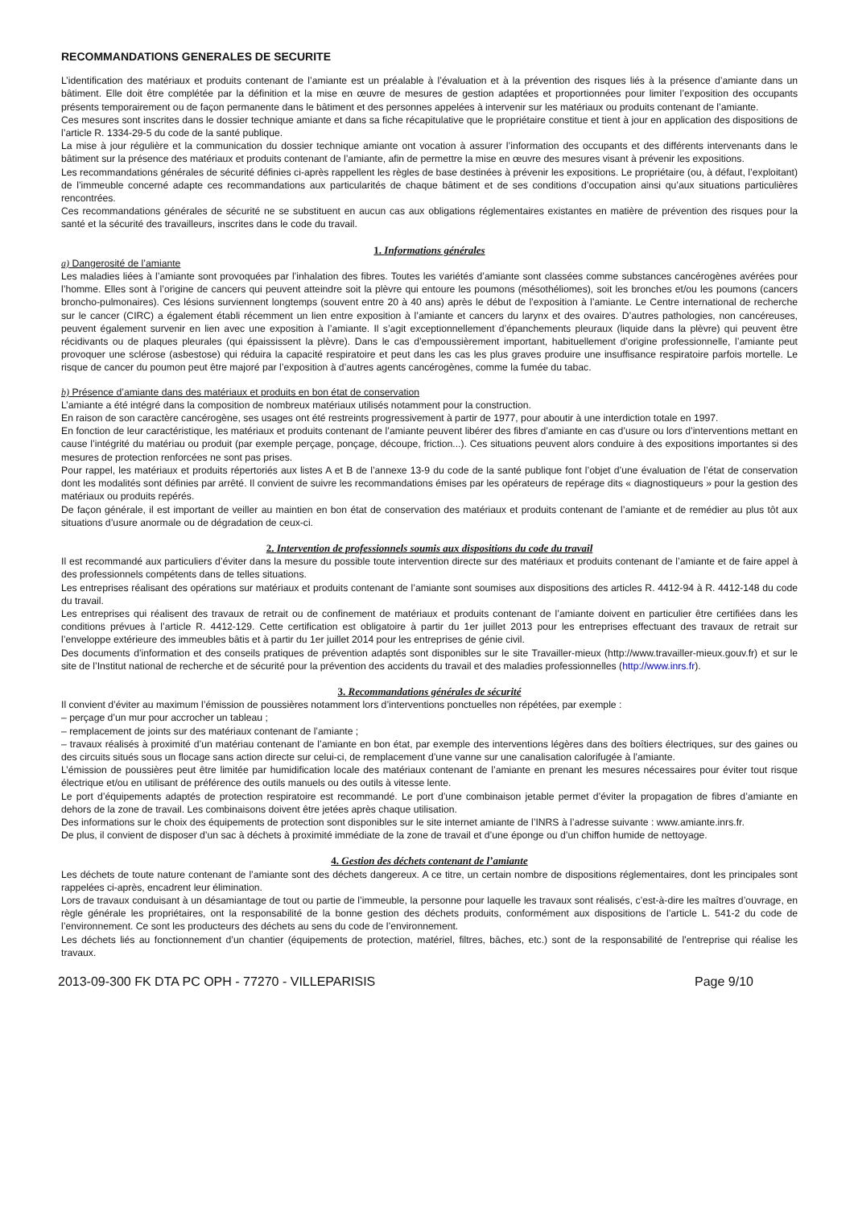RECOMMANDATIONS GENERALES DE SECURITE
L’identification des matériaux et produits contenant de l’amiante est un préalable à l’évaluation et à la prévention des risques liés à la présence d’amiante dans un bâtiment. Elle doit être complétée par la définition et la mise en œuvre de mesures de gestion adaptées et proportionnées pour limiter l’exposition des occupants présents temporairement ou de façon permanente dans le bâtiment et des personnes appelées à intervenir sur les matériaux ou produits contenant de l’amiante.
Ces mesures sont inscrites dans le dossier technique amiante et dans sa fiche récapitulative que le propriétaire constitue et tient à jour en application des dispositions de l’article R. 1334-29-5 du code de la santé publique.
La mise à jour régulière et la communication du dossier technique amiante ont vocation à assurer l’information des occupants et des différents intervenants dans le bâtiment sur la présence des matériaux et produits contenant de l’amiante, afin de permettre la mise en œuvre des mesures visant à prévenir les expositions.
Les recommandations générales de sécurité définies ci-après rappellent les règles de base destinées à prévenir les expositions. Le propriétaire (ou, à défaut, l’exploitant) de l’immeuble concerné adapte ces recommandations aux particularités de chaque bâtiment et de ses conditions d’occupation ainsi qu’aux situations particulières rencontrées.
Ces recommandations générales de sécurité ne se substituent en aucun cas aux obligations réglementaires existantes en matière de prévention des risques pour la santé et la sécurité des travailleurs, inscrites dans le code du travail.
1. Informations générales
a) Dangerosité de l’amiante
Les maladies liées à l’amiante sont provoquées par l’inhalation des fibres. Toutes les variétés d’amiante sont classées comme substances cancérogènes avérées pour l’homme. Elles sont à l’origine de cancers qui peuvent atteindre soit la plèvre qui entoure les poumons (mésothéliomes), soit les bronches et/ou les poumons (cancers broncho-pulmonaires). Ces lésions surviennent longtemps (souvent entre 20 à 40 ans) après le début de l’exposition à l’amiante. Le Centre international de recherche sur le cancer (CIRC) a également établi récemment un lien entre exposition à l’amiante et cancers du larynx et des ovaires. D’autres pathologies, non cancéreuses, peuvent également survenir en lien avec une exposition à l’amiante. Il s’agit exceptionnellement d’épanchements pleuraux (liquide dans la plèvre) qui peuvent être récidivants ou de plaques pleurales (qui épaississent la plèvre). Dans le cas d’empoussièrement important, habituellement d’origine professionnelle, l’amiante peut provoquer une sclérose (asbestose) qui réduira la capacité respiratoire et peut dans les cas les plus graves produire une insuffisance respiratoire parfois mortelle. Le risque de cancer du poumon peut être majoré par l’exposition à d’autres agents cancérogènes, comme la fumée du tabac.
b) Présence d’amiante dans des matériaux et produits en bon état de conservation
L’amiante a été intégré dans la composition de nombreux matériaux utilisés notamment pour la construction.
En raison de son caractère cancérogène, ses usages ont été restreints progressivement à partir de 1977, pour aboutir à une interdiction totale en 1997.
En fonction de leur caractéristique, les matériaux et produits contenant de l’amiante peuvent libérer des fibres d’amiante en cas d’usure ou lors d’interventions mettant en cause l’intégrité du matériau ou produit (par exemple perçage, ponçage, découpe, friction...). Ces situations peuvent alors conduire à des expositions importantes si des mesures de protection renforcées ne sont pas prises.
Pour rappel, les matériaux et produits répertoriés aux listes A et B de l’annexe 13-9 du code de la santé publique font l’objet d’une évaluation de l’état de conservation dont les modalités sont définies par arrêté. Il convient de suivre les recommandations émises par les opérateurs de repérage dits « diagnostiqueurs » pour la gestion des matériaux ou produits repérés.
De façon générale, il est important de veiller au maintien en bon état de conservation des matériaux et produits contenant de l’amiante et de remédier au plus tôt aux situations d’usure anormale ou de dégradation de ceux-ci.
2. Intervention de professionnels soumis aux dispositions du code du travail
Il est recommandé aux particuliers d’éviter dans la mesure du possible toute intervention directe sur des matériaux et produits contenant de l’amiante et de faire appel à des professionnels compétents dans de telles situations.
Les entreprises réalisant des opérations sur matériaux et produits contenant de l’amiante sont soumises aux dispositions des articles R. 4412-94 à R. 4412-148 du code du travail.
Les entreprises qui réalisent des travaux de retrait ou de confinement de matériaux et produits contenant de l’amiante doivent en particulier être certifiées dans les conditions prévues à l’article R. 4412-129. Cette certification est obligatoire à partir du 1er juillet 2013 pour les entreprises effectuant des travaux de retrait sur l’enveloppe extérieure des immeubles bâtis et à partir du 1er juillet 2014 pour les entreprises de génie civil.
Des documents d’information et des conseils pratiques de prévention adaptés sont disponibles sur le site Travailler-mieux (http://www.travailler-mieux.gouv.fr) et sur le site de l’Institut national de recherche et de sécurité pour la prévention des accidents du travail et des maladies professionnelles (http://www.inrs.fr).
3. Recommandations générales de sécurité
Il convient d’éviter au maximum l’émission de poussières notamment lors d’interventions ponctuelles non répétées, par exemple :
– perçage d’un mur pour accrocher un tableau ;
– remplacement de joints sur des matériaux contenant de l’amiante ;
– travaux réalisés à proximité d’un matériau contenant de l’amiante en bon état, par exemple des interventions légères dans des boîtiers électriques, sur des gaines ou des circuits situés sous un flocage sans action directe sur celui-ci, de remplacement d’une vanne sur une canalisation calorifugée à l’amiante.
L’émission de poussières peut être limitée par humidification locale des matériaux contenant de l’amiante en prenant les mesures nécessaires pour éviter tout risque électrique et/ou en utilisant de préférence des outils manuels ou des outils à vitesse lente.
Le port d’équipements adaptés de protection respiratoire est recommandé. Le port d’une combinaison jetable permet d’éviter la propagation de fibres d’amiante en dehors de la zone de travail. Les combinaisons doivent être jetées après chaque utilisation.
Des informations sur le choix des équipements de protection sont disponibles sur le site internet amiante de l’INRS à l’adresse suivante : www.amiante.inrs.fr.
De plus, il convient de disposer d’un sac à déchets à proximité immédiate de la zone de travail et d’une éponge ou d’un chiffon humide de nettoyage.
4. Gestion des déchets contenant de l’amiante
Les déchets de toute nature contenant de l’amiante sont des déchets dangereux. A ce titre, un certain nombre de dispositions réglementaires, dont les principales sont rappelées ci-après, encadrent leur élimination.
Lors de travaux conduisant à un désamiantage de tout ou partie de l’immeuble, la personne pour laquelle les travaux sont réalisés, c’est-à-dire les maîtres d’ouvrage, en règle générale les propriétaires, ont la responsabilité de la bonne gestion des déchets produits, conformément aux dispositions de l’article L. 541-2 du code de l’environnement. Ce sont les producteurs des déchets au sens du code de l’environnement.
Les déchets liés au fonctionnement d’un chantier (équipements de protection, matériel, filtres, bâches, etc.) sont de la responsabilité de l’entreprise qui réalise les travaux.
2013-09-300 FK DTA PC OPH - 77270 - VILLEPARISIS Page 9/10